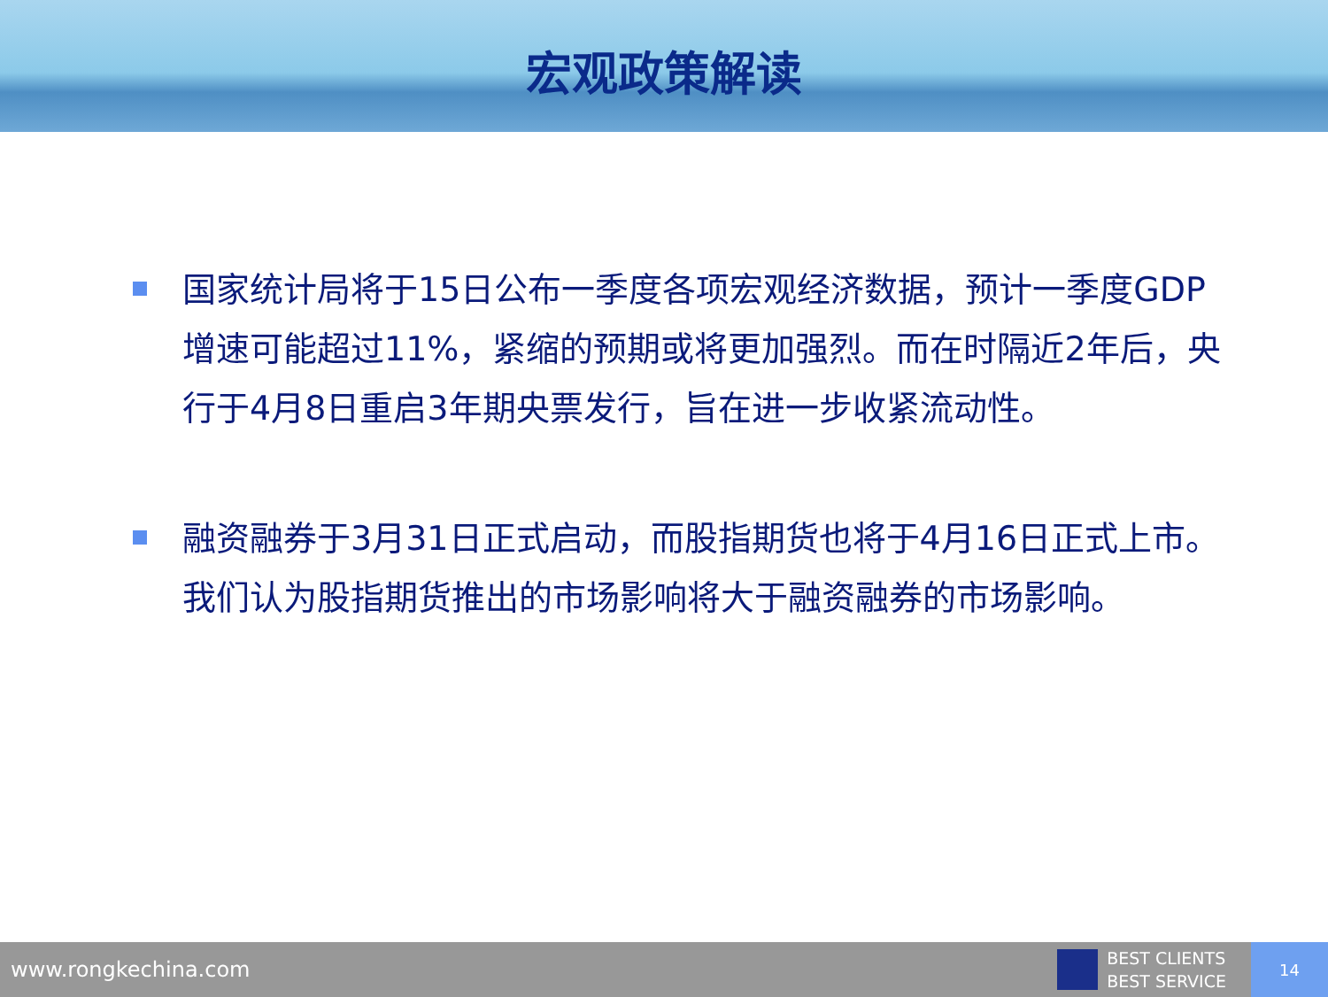宏观政策解读
国家统计局将于15日公布一季度各项宏观经济数据，预计一季度GDP增速可能超过11%，紧缩的预期或将更加强烈。而在时隔近2年后，央行于4月8日重启3年期央票发行，旨在进一步收紧流动性。
融资融券于3月31日正式启动，而股指期货也将于4月16日正式上市。我们认为股指期货推出的市场影响将大于融资融券的市场影响。
www.rongkechina.com BEST CLIENTS
BEST SERVICE 14